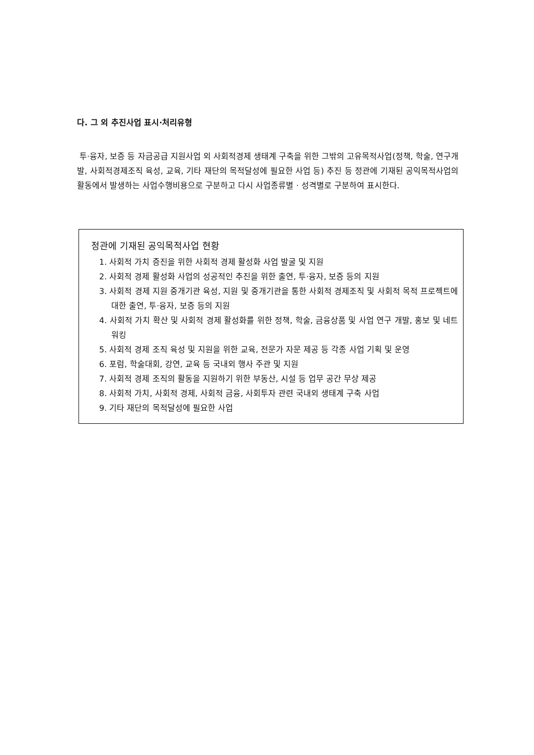다. 그 외 추진사업 표시·처리유형
투·융자, 보증 등 자금공급 지원사업 외 사회적경제 생태계 구축을 위한 그밖의 고유목적사업(정책, 학술, 연구개발, 사회적경제조직 육성, 교육, 기타 재단의 목적달성에 필요한 사업 등) 추진 등 정관에 기재된 공익목적사업의 활동에서 발생하는 사업수행비용으로 구분하고 다시 사업종류별 · 성격별로 구분하여 표시한다.
정관에 기재된 공익목적사업 현황
1. 사회적 가치 증진을 위한 사회적 경제 활성화 사업 발굴 및 지원
2. 사회적 경제 활성화 사업의 성공적인 추진을 위한 출연, 투·융자, 보증 등의 지원
3. 사회적 경제 지원 중개기관 육성, 지원 및 중개기관을 통한 사회적 경제조직 및 사회적 목적 프로젝트에 대한 출연, 투·융자, 보증 등의 지원
4. 사회적 가치 확산 및 사회적 경제 활성화를 위한 정책, 학술, 금융상품 및 사업 연구 개발, 홍보 및 네트워킹
5. 사회적 경제 조직 육성 및 지원을 위한 교육, 전문가 자문 제공 등 각종 사업 기획 및 운영
6. 포럼, 학술대회, 강연, 교육 등 국내외 행사 주관 및 지원
7. 사회적 경제 조직의 활동을 지원하기 위한 부동산, 시설 등 업무 공간 무상 제공
8. 사회적 가치, 사회적 경제, 사회적 금융, 사회투자 관련 국내외 생태계 구축 사업
9. 기타 재단의 목적달성에 필요한 사업